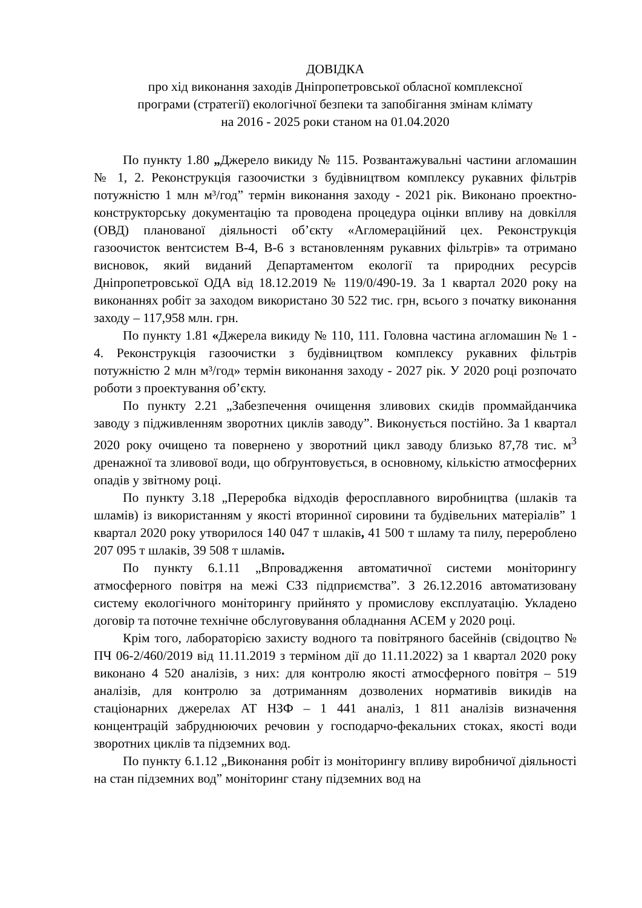ДОВІДКА
про хід виконання заходів Дніпропетровської обласної комплексної
програми (стратегії) екологічної безпеки та запобігання змінам клімату
на 2016 - 2025 роки станом на 01.04.2020
По пункту 1.80 „Джерело викиду № 115. Розвантажувальні частини агломашин № 1, 2. Реконструкція газоочистки з будівництвом комплексу рукавних фільтрів потужністю 1 млн м³/год” термін виконання заходу - 2021 рік. Виконано проектно-конструкторську документацію та проводена процедура оцінки впливу на довкілля (ОВД) планованої діяльності об’єкту «Агломераційний цех. Реконструкція газоочисток вентсистем В-4, В-6 з встановленням рукавних фільтрів» та отримано висновок, який виданий Департаментом екології та природних ресурсів Дніпропетровської ОДА від 18.12.2019 № 119/0/490-19. За 1 квартал 2020 року на виконаннях робіт за заходом використано 30 522 тис. грн, всього з початку виконання заходу – 117,958 млн. грн.
По пункту 1.81 «Джерела викиду № 110, 111. Головна частина агломашин № 1 - 4. Реконструкція газоочистки з будівництвом комплексу рукавних фільтрів потужністю 2 млн м³/год» термін виконання заходу - 2027 рік. У 2020 році розпочато роботи з проектування об’єкту.
По пункту 2.21 „Забезпечення очищення зливових скидів проммайданчика заводу з підживленням зворотних циклів заводу”. Виконується постійно. За 1 квартал 2020 року очищено та повернено у зворотний цикл заводу близько 87,78 тис. м<sup>3</sup> дренажної та зливової води, що обґрунтовується, в основному, кількістю атмосферних опадів у звітному році.
По пункту 3.18 „Переробка відходів феросплавного виробництва (шлаків та шламів) із використанням у якості вторинної сировини та будівельних матеріалів” 1 квартал 2020 року утворилося 140 047 т шлаків, 41 500 т шламу та пилу, перероблено 207 095 т шлаків, 39 508 т шламів.
По пункту 6.1.11 „Впровадження автоматичної системи моніторингу атмосферного повітря на межі СЗЗ підприємства”. З 26.12.2016 автоматизовану систему екологічного моніторингу прийнято у промислову експлуатацію. Укладено договір та поточне технічне обслуговування обладнання АСЕМ у 2020 році.
Крім того, лабораторією захисту водного та повітряного басейнів (свідоцтво № ПЧ 06-2/460/2019 від 11.11.2019 з терміном дії до 11.11.2022) за 1 квартал 2020 року виконано 4 520 аналізів, з них: для контролю якості атмосферного повітря – 519 аналізів, для контролю за дотриманням дозволених нормативів викидів на стаціонарних джерелах АТ НЗФ – 1 441 аналіз, 1 811 аналізів визначення концентрацій забруднюючих речовин у господарчо-фекальних стоках, якості води зворотних циклів та підземних вод.
По пункту 6.1.12 „Виконання робіт із моніторингу впливу виробничої діяльності на стан підземних вод” моніторинг стану підземних вод на